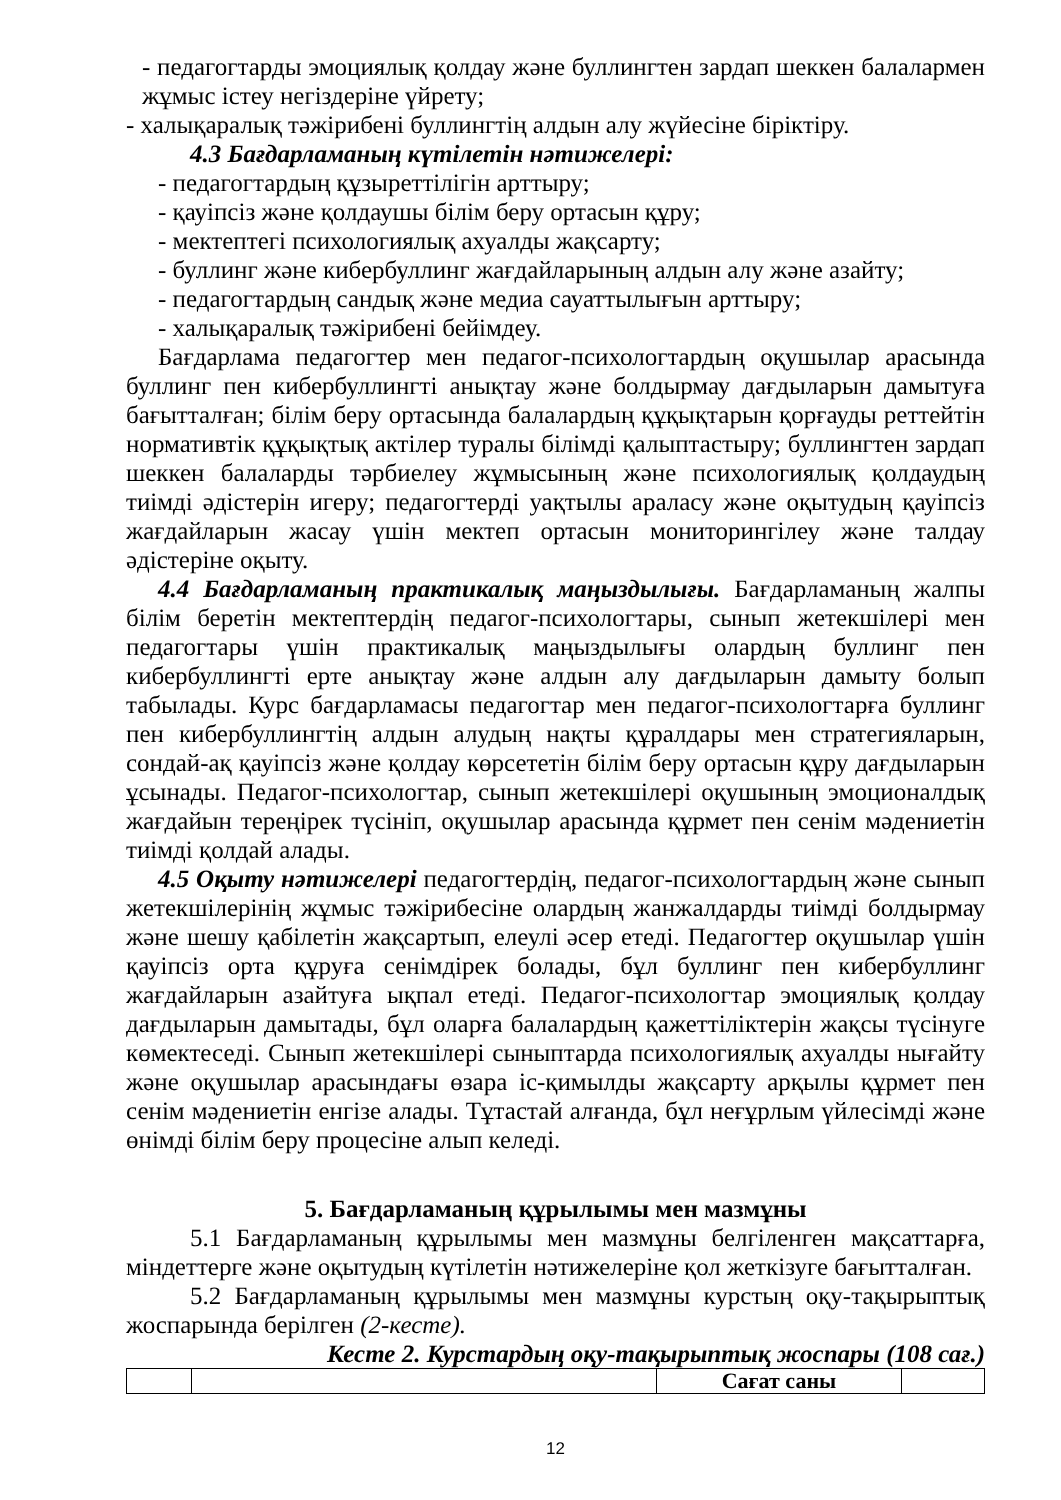- педагогтарды эмоциялық қолдау және буллингтен зардап шеккен балалармен жұмыс істеу негіздеріне үйрету;
- халықаралық тәжірибені буллингтің алдын алу жүйесіне біріктіру.
4.3 Бағдарламаның күтілетін нәтижелері:
- педагогтардың құзыреттілігін арттыру;
- қауіпсіз және қолдаушы білім беру ортасын құру;
- мектептегі психологиялық ахуалды жақсарту;
- буллинг және кибербуллинг жағдайларының алдын алу және азайту;
- педагогтардың сандық және медиа сауаттылығын арттыру;
- халықаралық тәжірибені бейімдеу.
Бағдарлама педагогтер мен педагог-психологтардың оқушылар арасында буллинг пен кибербуллингті анықтау және болдырмау дағдыларын дамытуға бағытталған; білім беру ортасында балалардың құқықтарын қорғауды реттейтін нормативтік құқықтық актілер туралы білімді қалыптастыру; буллингтен зардап шеккен балаларды тәрбиелеу жұмысының және психологиялық қолдаудың тиімді әдістерін игеру; педагогтерді уақтылы араласу және оқытудың қауіпсіз жағдайларын жасау үшін мектеп ортасын мониторингілеу және талдау әдістеріне оқыту.
4.4 Бағдарламаның практикалық маңыздылығы. Бағдарламаның жалпы білім беретін мектептердің педагог-психологтары, сынып жетекшілері мен педагогтары үшін практикалық маңыздылығы олардың буллинг пен кибербуллингті ерте анықтау және алдын алу дағдыларын дамыту болып табылады. Курс бағдарламасы педагогтар мен педагог-психологтарға буллинг пен кибербуллингтің алдын алудың нақты құралдары мен стратегияларын, сондай-ақ қауіпсіз және қолдау көрсететін білім беру ортасын құру дағдыларын ұсынады. Педагог-психологтар, сынып жетекшілері оқушының эмоционалдық жағдайын тереңірек түсініп, оқушылар арасында құрмет пен сенім мәдениетін тиімді қолдай алады.
4.5 Оқыту нәтижелері педагогтердің, педагог-психологтардың және сынып жетекшілерінің жұмыс тәжірибесіне олардың жанжалдарды тиімді болдырмау және шешу қабілетін жақсартып, елеулі әсер етеді. Педагогтер оқушылар үшін қауіпсіз орта құруға сенімдірек болады, бұл буллинг пен кибербуллинг жағдайларын азайтуға ықпал етеді. Педагог-психологтар эмоциялық қолдау дағдыларын дамытады, бұл оларға балалардың қажеттіліктерін жақсы түсінуге көмектеседі. Сынып жетекшілері сыныптарда психологиялық ахуалды нығайту және оқушылар арасындағы өзара іс-қимылды жақсарту арқылы құрмет пен сенім мәдениетін енгізе алады. Тұтастай алғанда, бұл неғұрлым үйлесімді және өнімді білім беру процесіне алып келеді.
5. Бағдарламаның құрылымы мен мазмұны
5.1 Бағдарламаның құрылымы мен мазмұны белгіленген мақсаттарға, міндеттерге және оқытудың күтілетін нәтижелеріне қол жеткізуге бағытталған.
5.2 Бағдарламаның құрылымы мен мазмұны курстың оқу-тақырыптық жоспарында берілген (2-кесте).
Кесте 2. Курстардың оқу-тақырыптық жоспары (108 сағ.)
| | | Сағат саны | |
12